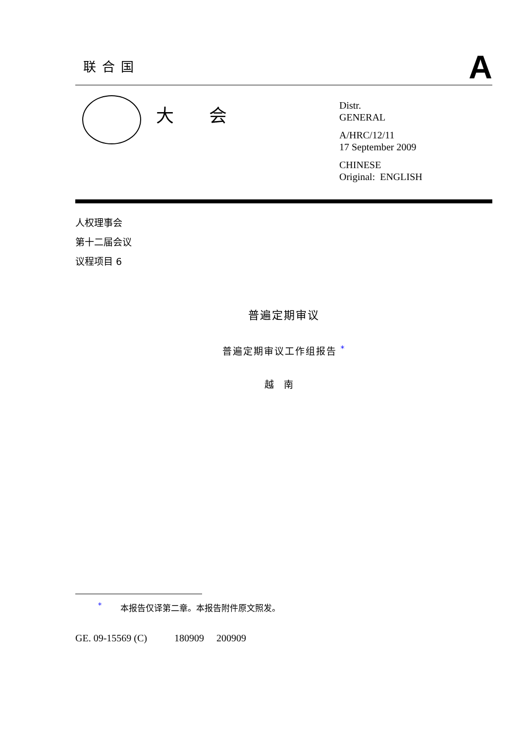联合国
A
大 会
Distr.
GENERAL
A/HRC/12/11
17 September 2009
CHINESE
Original: ENGLISH
人权理事会
第十二届会议
议程项目 6
普遍定期审议
普遍定期审议工作组报告 <sup>*</sup>
越南
<sup>*</sup> 本报告仅译第二章。本报告附件原文照发。
GE. 09-15569 (C) 180909 200909